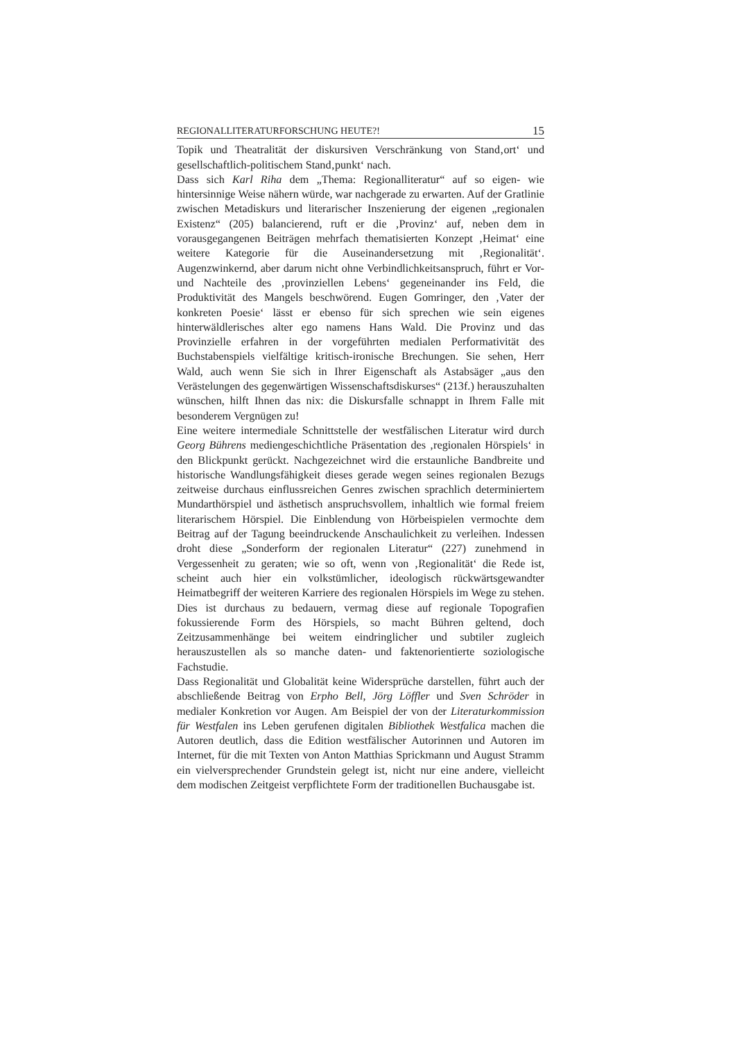REGIONALLITERATURFORSCHUNG HEUTE?! 15
Topik und Theatralität der diskursiven Verschränkung von Stand‚ort‘ und gesellschaftlich-politischem Stand‚punkt‘ nach.
Dass sich Karl Riha dem „Thema: Regionalliteratur“ auf so eigen- wie hintersinnige Weise nähern würde, war nachgerade zu erwarten. Auf der Gratlinie zwischen Metadiskurs und literarischer Inszenierung der eigenen „regionalen Existenz“ (205) balancierend, ruft er die ‚Provinz‘ auf, neben dem in vorausgegangenen Beiträgen mehrfach thematisierten Konzept ‚Heimat‘ eine weitere Kategorie für die Auseinandersetzung mit ‚Regionalität‘. Augenzwinkernd, aber darum nicht ohne Verbindlichkeitsanspruch, führt er Vor- und Nachteile des ‚provinziellen Lebens‘ gegeneinander ins Feld, die Produktivität des Mangels beschwörend. Eugen Gomringer, den ‚Vater der konkreten Poesie‘ lässt er ebenso für sich sprechen wie sein eigenes hinterwäldlerisches alter ego namens Hans Wald. Die Provinz und das Provinzielle erfahren in der vorgeführten medialen Performativität des Buchstabenspiels vielfältige kritisch-ironische Brechungen. Sie sehen, Herr Wald, auch wenn Sie sich in Ihrer Eigenschaft als Astabsäger „aus den Verästelungen des gegenwärtigen Wissenschaftsdiskurses“ (213f.) herauszuhalten wünschen, hilft Ihnen das nix: die Diskursfalle schnappt in Ihrem Falle mit besonderem Vergnügen zu!
Eine weitere intermediale Schnittstelle der westfälischen Literatur wird durch Georg Bührens mediengeschichtliche Präsentation des ‚regionalen Hörspiels‘ in den Blickpunkt gerückt. Nachgezeichnet wird die erstaunliche Bandbreite und historische Wandlungsfähigkeit dieses gerade wegen seines regionalen Bezugs zeitweise durchaus einflussreichen Genres zwischen sprachlich determiniertem Mundarthörspiel und ästhetisch anspruchsvollem, inhaltlich wie formal freiem literarischem Hörspiel. Die Einblendung von Hörbeispielen vermochte dem Beitrag auf der Tagung beeindruckende Anschaulichkeit zu verleihen. Indessen droht diese „Sonderform der regionalen Literatur“ (227) zunehmend in Vergessenheit zu geraten; wie so oft, wenn von ‚Regionalität‘ die Rede ist, scheint auch hier ein volkstümlicher, ideologisch rückwärtsgewandter Heimatbegriff der weiteren Karriere des regionalen Hörspiels im Wege zu stehen. Dies ist durchaus zu bedauern, vermag diese auf regionale Topografien fokussierende Form des Hörspiels, so macht Bühren geltend, doch Zeitzusammenhänge bei weitem eindringlicher und subtiler zugleich herauszustellen als so manche daten- und faktenorientierte soziologische Fachstudie.
Dass Regionalität und Globalität keine Widersprüche darstellen, führt auch der abschließende Beitrag von Erpho Bell, Jörg Löffler und Sven Schröder in medialer Konkretion vor Augen. Am Beispiel der von der Literaturkommission für Westfalen ins Leben gerufenen digitalen Bibliothek Westfalica machen die Autoren deutlich, dass die Edition westfälischer Autorinnen und Autoren im Internet, für die mit Texten von Anton Matthias Sprickmann und August Stramm ein vielversprechender Grundstein gelegt ist, nicht nur eine andere, vielleicht dem modischen Zeitgeist verpflichtete Form der traditionellen Buchausgabe ist.